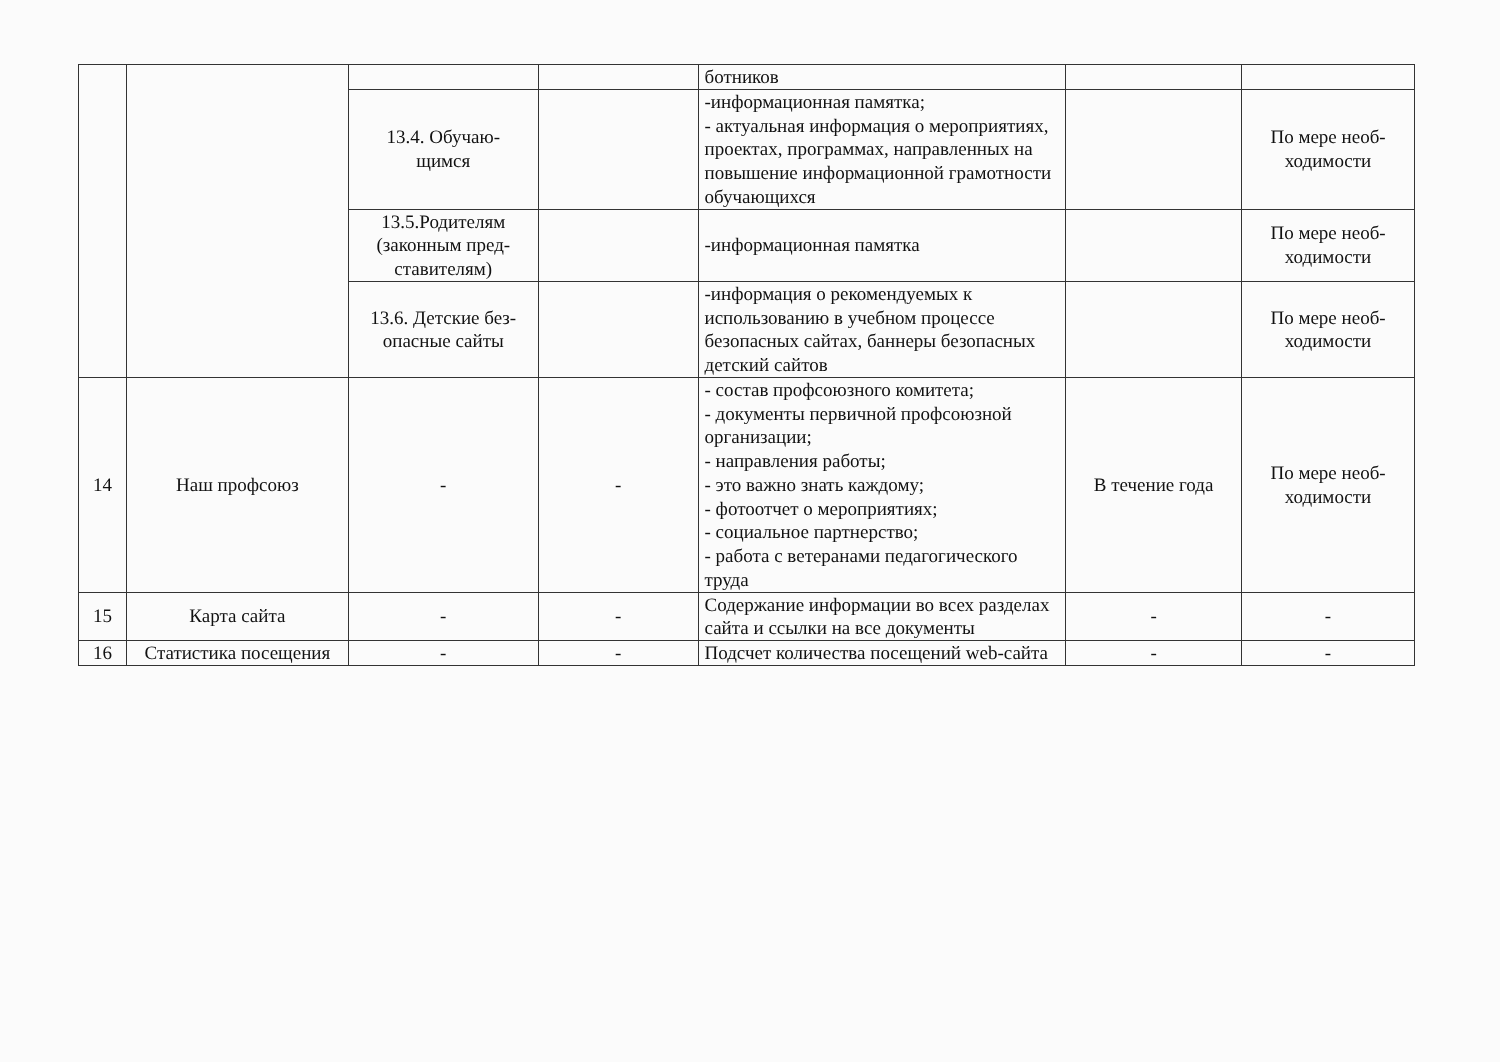| | | | | ботников | | |
| | | 13.4. Обучаю- щимся | | -информационная памятка; - актуальная информация о мероприятиях, проектах, программах, направленных на повышение информационной грамотности обучающихся | | По мере необ- ходимости |
| | | 13.5.Родителям (законным пред- ставителям) | | -информационная памятка | | По мере необ- ходимости |
| | | 13.6. Детские без- опасные сайты | | -информация о рекомендуемых к использованию в учебном процессе безопасных сайтах, баннеры безопасных детский сайтов | | По мере необ- ходимости |
| 14 | Наш профсоюз | - | - | - состав профсоюзного комитета; - документы первичной профсоюзной организации; - направления работы; - это важно знать каждому; - фотоотчет о мероприятиях; - социальное партнерство; - работа с ветеранами педагогического труда | В течение года | По мере необ- ходимости |
| 15 | Карта сайта | - | - | Содержание информации во всех разделах сайта и ссылки на все документы | - | - |
| 16 | Статистика посещения | - | - | Подсчет количества посещений web-сайта | - | - |